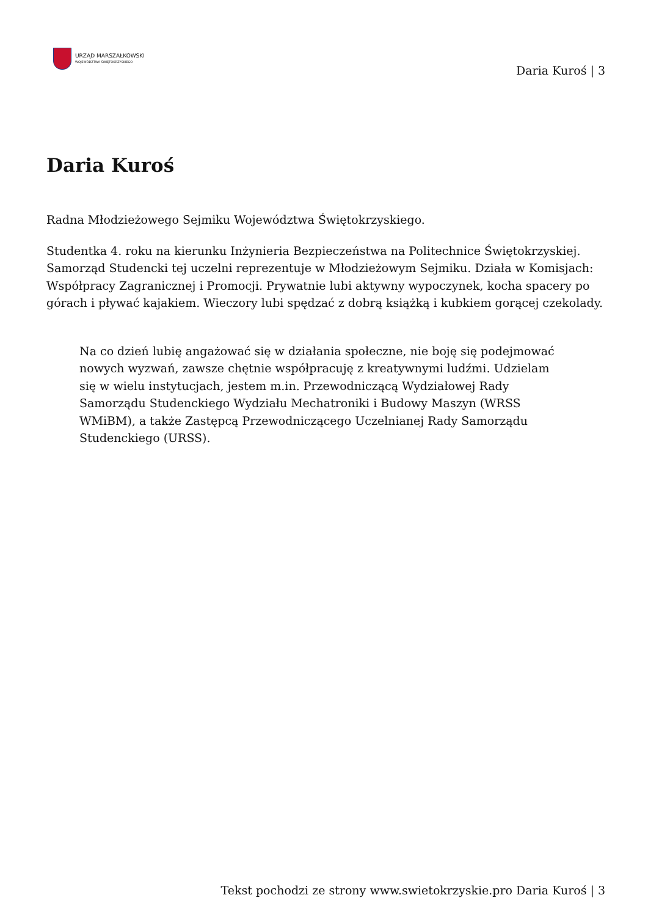URZĄD MARSZAŁKOWSKI
WOJEWÓDZTWA ŚWIĘTOKRZYSKIEGO
Daria Kuroś | 3
Daria Kuroś
Radna Młodzieżowego Sejmiku Województwa Świętokrzyskiego.
Studentka 4. roku na kierunku Inżynieria Bezpieczeństwa na Politechnice Świętokrzyskiej. Samorząd Studencki tej uczelni reprezentuje w Młodzieżowym Sejmiku. Działa w Komisjach: Współpracy Zagranicznej i Promocji. Prywatnie lubi aktywny wypoczynek, kocha spacery po górach i pływać kajakiem. Wieczory lubi spędzać z dobrą książką i kubkiem gorącej czekolady.
Na co dzień lubię angażować się w działania społeczne, nie boję się podejmować nowych wyzwań, zawsze chętnie współpracuję z kreatywnymi ludźmi. Udzielam się w wielu instytucjach, jestem m.in. Przewodniczącą Wydziałowej Rady Samorządu Studenckiego Wydziału Mechatroniki i Budowy Maszyn (WRSS WMiBM), a także Zastępcą Przewodniczącego Uczelnianej Rady Samorządu Studenckiego (URSS).
Tekst pochodzi ze strony www.swietokrzyskie.pro Daria Kuroś | 3